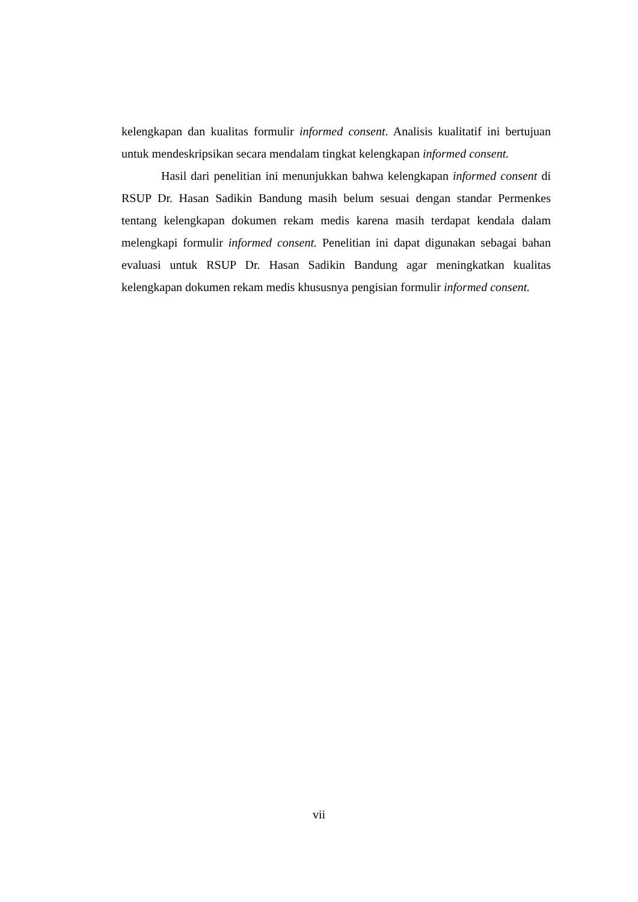kelengkapan dan kualitas formulir informed consent. Analisis kualitatif ini bertujuan untuk mendeskripsikan secara mendalam tingkat kelengkapan informed consent.
Hasil dari penelitian ini menunjukkan bahwa kelengkapan informed consent di RSUP Dr. Hasan Sadikin Bandung masih belum sesuai dengan standar Permenkes tentang kelengkapan dokumen rekam medis karena masih terdapat kendala dalam melengkapi formulir informed consent. Penelitian ini dapat digunakan sebagai bahan evaluasi untuk RSUP Dr. Hasan Sadikin Bandung agar meningkatkan kualitas kelengkapan dokumen rekam medis khususnya pengisian formulir informed consent.
vii